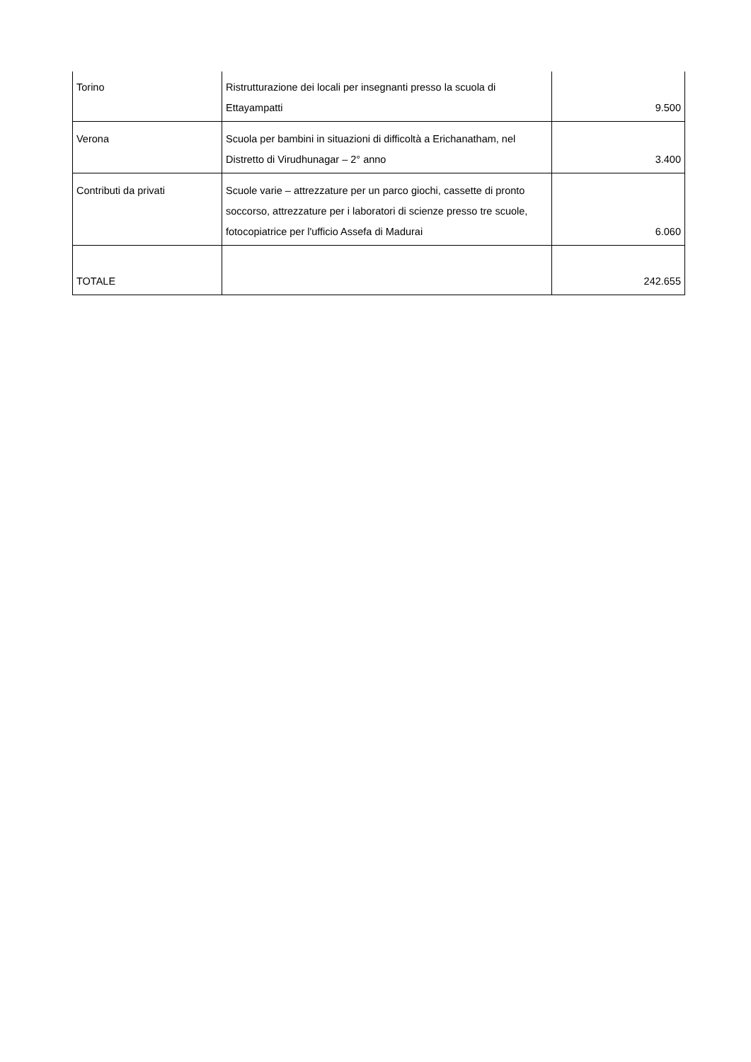| Torino | Ristrutturazione dei locali per insegnanti presso la scuola di Ettayampatti | 9.500 |
| Verona | Scuola per bambini in situazioni di difficoltà a Erichanatham, nel Distretto di Virudhunagar – 2° anno | 3.400 |
| Contributi da privati | Scuole varie – attrezzature per un parco giochi, cassette di pronto soccorso, attrezzature per i laboratori di scienze presso tre scuole, fotocopiatrice per l'ufficio Assefa di Madurai | 6.060 |
| TOTALE | | 242.655 |